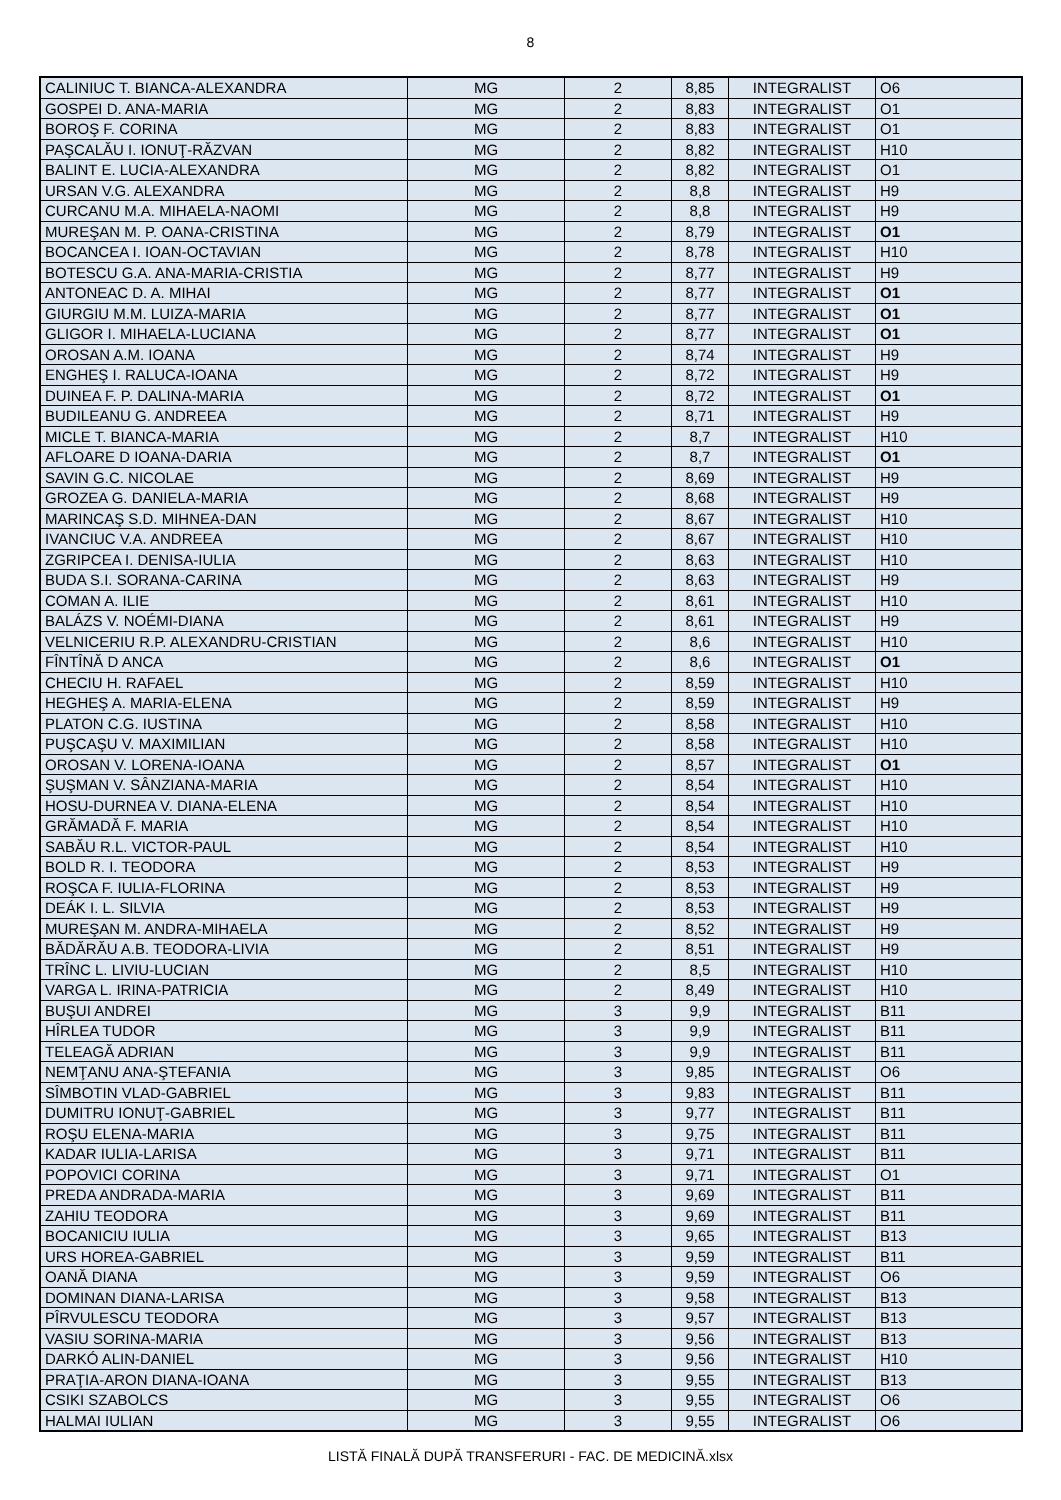8
| CALINIUC T. BIANCA-ALEXANDRA | MG | 2 | 8,85 | INTEGRALIST | O6 |
| GOSPEI D. ANA-MARIA | MG | 2 | 8,83 | INTEGRALIST | O1 |
| BOROŞ F. CORINA | MG | 2 | 8,83 | INTEGRALIST | O1 |
| PAŞCALĂU I. IONUŢ-RĂZVAN | MG | 2 | 8,82 | INTEGRALIST | H10 |
| BALINT E. LUCIA-ALEXANDRA | MG | 2 | 8,82 | INTEGRALIST | O1 |
| URSAN V.G. ALEXANDRA | MG | 2 | 8,8 | INTEGRALIST | H9 |
| CURCANU M.A. MIHAELA-NAOMI | MG | 2 | 8,8 | INTEGRALIST | H9 |
| MUREŞAN M. P. OANA-CRISTINA | MG | 2 | 8,79 | INTEGRALIST | O1 |
| BOCANCEA I. IOAN-OCTAVIAN | MG | 2 | 8,78 | INTEGRALIST | H10 |
| BOTESCU G.A. ANA-MARIA-CRISTIA | MG | 2 | 8,77 | INTEGRALIST | H9 |
| ANTONEAC D. A. MIHAI | MG | 2 | 8,77 | INTEGRALIST | O1 |
| GIURGIU M.M. LUIZA-MARIA | MG | 2 | 8,77 | INTEGRALIST | O1 |
| GLIGOR I. MIHAELA-LUCIANA | MG | 2 | 8,77 | INTEGRALIST | O1 |
| OROSAN A.M. IOANA | MG | 2 | 8,74 | INTEGRALIST | H9 |
| ENGHEŞ I. RALUCA-IOANA | MG | 2 | 8,72 | INTEGRALIST | H9 |
| DUINEA F. P. DALINA-MARIA | MG | 2 | 8,72 | INTEGRALIST | O1 |
| BUDILEANU G. ANDREEA | MG | 2 | 8,71 | INTEGRALIST | H9 |
| MICLE T. BIANCA-MARIA | MG | 2 | 8,7 | INTEGRALIST | H10 |
| AFLOARE D IOANA-DARIA | MG | 2 | 8,7 | INTEGRALIST | O1 |
| SAVIN G.C. NICOLAE | MG | 2 | 8,69 | INTEGRALIST | H9 |
| GROZEA G. DANIELA-MARIA | MG | 2 | 8,68 | INTEGRALIST | H9 |
| MARINCAŞ S.D. MIHNEA-DAN | MG | 2 | 8,67 | INTEGRALIST | H10 |
| IVANCIUC V.A. ANDREEA | MG | 2 | 8,67 | INTEGRALIST | H10 |
| ZGRIPCEA I. DENISA-IULIA | MG | 2 | 8,63 | INTEGRALIST | H10 |
| BUDA S.I. SORANA-CARINA | MG | 2 | 8,63 | INTEGRALIST | H9 |
| COMAN A. ILIE | MG | 2 | 8,61 | INTEGRALIST | H10 |
| BALÁZS V. NOÉMI-DIANA | MG | 2 | 8,61 | INTEGRALIST | H9 |
| VELNICERIU R.P. ALEXANDRU-CRISTIAN | MG | 2 | 8,6 | INTEGRALIST | H10 |
| FÎNTÎNĂ D ANCA | MG | 2 | 8,6 | INTEGRALIST | O1 |
| CHECIU H. RAFAEL | MG | 2 | 8,59 | INTEGRALIST | H10 |
| HEGHEŞ A. MARIA-ELENA | MG | 2 | 8,59 | INTEGRALIST | H9 |
| PLATON C.G. IUSTINA | MG | 2 | 8,58 | INTEGRALIST | H10 |
| PUŞCAŞU V. MAXIMILIAN | MG | 2 | 8,58 | INTEGRALIST | H10 |
| OROSAN V. LORENA-IOANA | MG | 2 | 8,57 | INTEGRALIST | O1 |
| ŞUŞMAN V. SÂNZIANA-MARIA | MG | 2 | 8,54 | INTEGRALIST | H10 |
| HOSU-DURNEA V. DIANA-ELENA | MG | 2 | 8,54 | INTEGRALIST | H10 |
| GRĂMADĂ F. MARIA | MG | 2 | 8,54 | INTEGRALIST | H10 |
| SABĂU R.L. VICTOR-PAUL | MG | 2 | 8,54 | INTEGRALIST | H10 |
| BOLD R. I. TEODORA | MG | 2 | 8,53 | INTEGRALIST | H9 |
| ROŞCA F. IULIA-FLORINA | MG | 2 | 8,53 | INTEGRALIST | H9 |
| DEÁK I. L. SILVIA | MG | 2 | 8,53 | INTEGRALIST | H9 |
| MUREŞAN M. ANDRA-MIHAELA | MG | 2 | 8,52 | INTEGRALIST | H9 |
| BĂDĂRĂU A.B. TEODORA-LIVIA | MG | 2 | 8,51 | INTEGRALIST | H9 |
| TRÎNC L. LIVIU-LUCIAN | MG | 2 | 8,5 | INTEGRALIST | H10 |
| VARGA L. IRINA-PATRICIA | MG | 2 | 8,49 | INTEGRALIST | H10 |
| BUŞUI ANDREI | MG | 3 | 9,9 | INTEGRALIST | B11 |
| HÎRLEA TUDOR | MG | 3 | 9,9 | INTEGRALIST | B11 |
| TELEAGĂ ADRIAN | MG | 3 | 9,9 | INTEGRALIST | B11 |
| NEMŢANU ANA-ŞTEFANIA | MG | 3 | 9,85 | INTEGRALIST | O6 |
| SÎMBOTIN VLAD-GABRIEL | MG | 3 | 9,83 | INTEGRALIST | B11 |
| DUMITRU IONUŢ-GABRIEL | MG | 3 | 9,77 | INTEGRALIST | B11 |
| ROŞU ELENA-MARIA | MG | 3 | 9,75 | INTEGRALIST | B11 |
| KADAR IULIA-LARISA | MG | 3 | 9,71 | INTEGRALIST | B11 |
| POPOVICI CORINA | MG | 3 | 9,71 | INTEGRALIST | O1 |
| PREDA ANDRADA-MARIA | MG | 3 | 9,69 | INTEGRALIST | B11 |
| ZAHIU TEODORA | MG | 3 | 9,69 | INTEGRALIST | B11 |
| BOCANICIU IULIA | MG | 3 | 9,65 | INTEGRALIST | B13 |
| URS HOREA-GABRIEL | MG | 3 | 9,59 | INTEGRALIST | B11 |
| OANĂ DIANA | MG | 3 | 9,59 | INTEGRALIST | O6 |
| DOMINAN DIANA-LARISA | MG | 3 | 9,58 | INTEGRALIST | B13 |
| PÎRVULESCU TEODORA | MG | 3 | 9,57 | INTEGRALIST | B13 |
| VASIU SORINA-MARIA | MG | 3 | 9,56 | INTEGRALIST | B13 |
| DARKÓ ALIN-DANIEL | MG | 3 | 9,56 | INTEGRALIST | H10 |
| PRAŢIA-ARON DIANA-IOANA | MG | 3 | 9,55 | INTEGRALIST | B13 |
| CSIKI SZABOLCS | MG | 3 | 9,55 | INTEGRALIST | O6 |
| HALMAI IULIAN | MG | 3 | 9,55 | INTEGRALIST | O6 |
LISTĂ FINALĂ DUPĂ TRANSFERURI - FAC. DE MEDICINĂ.xlsx